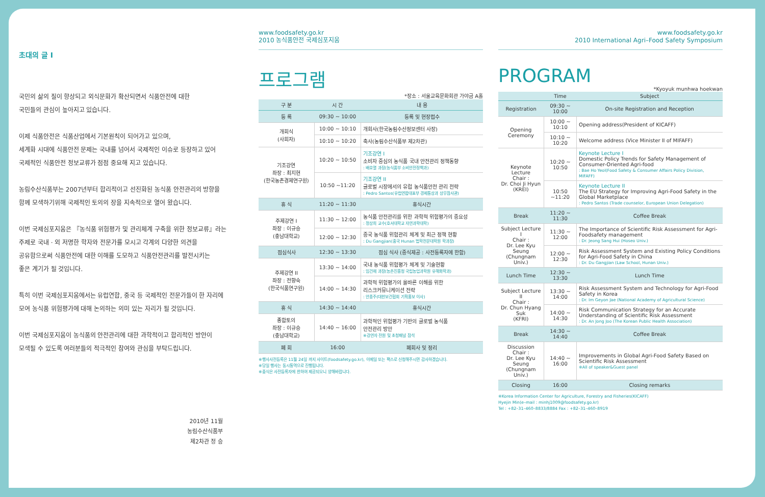초대의 글 I
국민의 삶의 질이 향상되고 외식문화가 확산되면서 식품안전에 대한
국민들의 관심이 높아지고 있습니다.
이제 식품안전은 식품산업에서 기본원칙이 되어가고 있으며,
세계화 시대에 식품안전 문제는 국내를 넘어서 국제적인 이슈로 등장하고 있어
국제적인 식품안전 정보교류가 점점 중요해 지고 있습니다.
농림수산식품부는 2007년부터 합리적이고 선진화된 농식품 안전관리의 방향을
함께 모색하기위해 국제적인 토의의 장을 지속적으로 열어 왔습니다.
이번 국제심포지움은 『농식품 위험평가 및 관리체계 구축을 위한 정보교류』라는
주제로 국내 · 외 저명한 학자와 전문가를 모시고 각계의 다양한 의견을
공유함으로써 식품안전에 대한 이해를 도모하고 식품안전관리를 발전시키는
좋은 계기가 될 것입니다.
특히 이번 국제심포지움에서는 유럽연합, 중국 등 국제적인 전문가들이 한 자리에
모여 농식품 위험평가에 대해 논의하는 의미 있는 자리가 될 것입니다.
이번 국제심포지움이 농식품의 안전관리에 대한 과학적이고 합리적인 방안이
모색될 수 있도록 여러분들의 적극적인 참여와 관심을 부탁드립니다.
2010년 11월
농림수산식품부
제2차관 정 승
www.foodsafety.go.kr
2010 농식품안전 국제심포지움
프로그램
*장소 : 서울교육문화회관 가야금 A홀
| 구 분 | 시 간 | 내 용 |
| --- | --- | --- |
| 등 록 | 09:30 ~ 10:00 | 등록 및 현장접수 |
| 개회식 (사회자) | 10:00 ~ 10:10 | 개회사(한국농림수산정보센터 사장) |
| | 10:10 ~ 10:20 | 축사(농림수산식품부 제2차관) |
| 기조강연 좌장 : 최지현 (한국농촌경제연구원) | 10:20 ~ 10:50 | 기조강연 I 소비자 중심의 농식품 국내 안전관리 정책동향 : 배호열 과장(농식품부 소비안전정책과) |
| | 10:50 ~11:20 | 기조강연 II 글로벌 시장에서의 유럽 농식품안전 관리 전략 : Pedro Santos(유럽연합대표부 경제통상과 상무참사관) |
| 휴 식 | 11:20 ~ 11:30 | 휴식시간 |
| 주제강연 I 좌장 : 이규승 (충남대학교) | 11:30 ~ 12:00 | 농식품 안전관리를 위한 과학적 위험평가의 중요성 : 정상희 교수(호서대학교 자연과학대학) |
| | 12:00 ~ 12:30 | 중국 농식품 위험관리 체계 및 최근 정책 현황 : Du Gangjian(중국 Hunan 법학전문대학원 학과장) |
| 점심식사 | 12:30 ~ 13:30 | 점심 식사 (중식제공 : 사전등록자에 한함) |
| 주제강연 II 좌장 : 전향숙 (한국식품연구원) | 13:30 ~ 14:00 | 국내 농식품 위험평가 체계 및 기술현황 : 임건재 과장(농촌진흥청 국립농업과학원 유해화학과) |
| | 14:00 ~ 14:30 | 과학적 위험평가의 올바른 이해를 위한 리스크커뮤니케이션 전략 : 안종주(대한보건협회 기획홍보 이사) |
| 휴 식 | 14:30 ~ 14:40 | 휴식시간 |
| 종합토의 좌장 : 이규승 (충남대학교) | 14:40 ~ 16:00 | 과학적인 위험평가 기반의 글로벌 농식품 안전관리 방안 ※강연자 전원 및 초청패널 참석 |
| 폐 회 | 16:00 | 폐회사 및 정리 |
※행사사전등록은 11월 24일 까지 사이트(foodsafety.go.kr), 이메일 또는 팩스로 신청해주시면 감사하겠습니다.
※당일 행사는 동시통역으로 진행됩니다.
※중식은 사전등록자에 한하여 제공되오니 양해바랍니다.
www.foodsafety.go.kr
2010 International Agri–Food Safety Symposium
PROGRAM
*Kyoyuk munhwa hoekwan
| | Time | Subject |
| --- | --- | --- |
| Registration | 09:30 ~ 10:00 | On-site Registration and Reception |
| Opening Ceremony | 10:00 ~ 10:10 | Opening address(President of KICAFF) |
| | 10:10 ~ 10:20 | Welcome address (Vice Minister II of MIFAFF) |
| Keynote Lecture Chair : Dr. Choi Ji Hyun (KREI) | 10:20 ~ 10:50 | Keynote Lecture I Domestic Policy Trends for Safety Management of Consumer-Oriented Agri-food : Bae Ho Yeol(Food Safety & Consumer Affairs Policy Division, MIFAFF) |
| | 10:50 ~11:20 | Keynote Lecture II The EU Strategy for Improving Agri-Food Safety in the Global Marketplace : Pedro Santos (Trade counselor, European Union Delegation) |
| Break | 11:20 ~ 11:30 | Coffee Break |
| Subject Lecture I Chair : Dr. Lee Kyu Seung (Chungnam Univ.) | 11:30 ~ 12:00 | The Importance of Scientific Risk Assessment for Agri-Foodsafety management : Dr. Jeong Sang Hui (Hoseo Univ.) |
| | 12:00 ~ 12:30 | Risk Assessment System and Existing Policy Conditions for Agri-Food Safety in China : Dr. Du Gangjian (Law School, Hunan Univ.) |
| Lunch Time | 12:30 ~ 13:30 | Lunch Time |
| Subject Lecture II Chair : Dr. Chun Hyang Suk (KFRI) | 13:30 ~ 14:00 | Risk Assessment System and Technology for Agri-Food Safety in Korea : Dr. Im Geyon Jae (National Academy of Agricultural Science) |
| | 14:00 ~ 14:30 | Risk Communication Strategy for an Accurate Understanding of Scientific Risk Assessment : Dr. An Jong Joo (The Korean Public Health Association) |
| Break | 14:30 ~ 14:40 | Coffee Break |
| Discussion Chair : Dr. Lee Kyu Seung (Chungnam Univ.) | 14:40 ~ 16:00 | Improvements in Global Agri-Food Safety Based on Scientific Risk Assessment ※All of speaker&Guest panel |
| Closing | 16:00 | Closing remarks |
※Korea Information Center for Agriculture, Forestry and Fisheries(KICAFF)
Hyejin Min(e–mail : minhj1009@foodsafety.go.kr)
Tel : +82–31–460–8833/8884 Fax : +82–31–460–8919